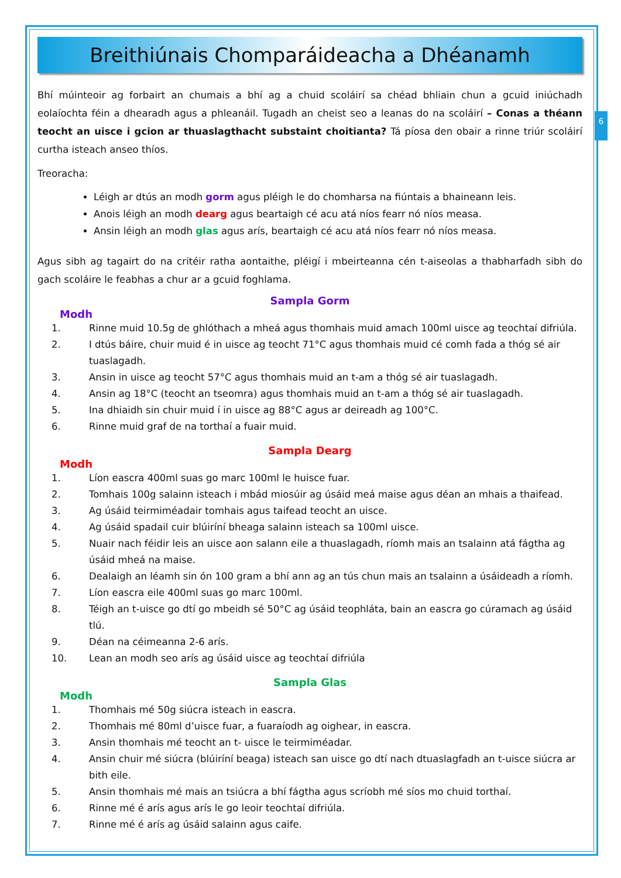6
Breithiúnais Chomparáideacha a Dhéanamh
Bhí múinteoir ag forbairt an chumais a bhí ag a chuid scoláirí sa chéad bhliain chun a gcuid iniúchadh eolaíochta féin a dhearadh agus a phleanáil. Tugadh an cheist seo a leanas do na scoláirí – Conas a théann teocht an uisce i gcion ar thuaslagthacht substaint choitianta? Tá píosa den obair a rinne triúr scoláirí curtha isteach anseo thíos.
Treoracha:
Léigh ar dtús an modh gorm agus pléigh le do chomharsa na fiúntais a bhaineann leis.
Anois léigh an modh dearg agus beartaigh cé acu atá níos fearr nó níos measa.
Ansin léigh an modh glas agus arís, beartaigh cé acu atá níos fearr nó níos measa.
Agus sibh ag tagairt do na critéir ratha aontaithe, pléigí i mbeirteanna cén t-aiseolas a thabharfadh sibh do gach scoláire le feabhas a chur ar a gcuid foghlama.
Sampla Gorm
Modh
1. Rinne muid 10.5g de ghlóthach a mheá agus thomhais muid amach 100ml uisce ag teochtaí difriúla.
2. I dtús báire, chuir muid é in uisce ag teocht 71°C agus thomhais muid cé comh fada a thóg sé air tuaslagadh.
3. Ansin in uisce ag teocht 57°C agus thomhais muid an t-am a thóg sé air tuaslagadh.
4. Ansin ag 18°C (teocht an tseomra) agus thomhais muid an t-am a thóg sé air tuaslagadh.
5. Ina dhiaidh sin chuir muid í in uisce ag 88°C agus ar deireadh ag 100°C.
6. Rinne muid graf de na torthaí a fuair muid.
Sampla Dearg
Modh
1. Líon eascra 400ml suas go marc 100ml le huisce fuar.
2. Tomhais 100g salainn isteach i mbád miosúir ag úsáid meá maise agus déan an mhais a thaifead.
3. Ag úsáid teirmiméadair tomhais agus taifead teocht an uisce.
4. Ag úsáid spadail cuir blúiríní bheaga salainn isteach sa 100ml uisce.
5. Nuair nach féidir leis an uisce aon salann eile a thuaslagadh, ríomh mais an tsalainn atá fágtha ag úsáid mheá na maise.
6. Dealaigh an léamh sin ón 100 gram a bhí ann ag an tús chun mais an tsalainn a úsáideadh a ríomh.
7. Líon eascra eile 400ml suas go marc 100ml.
8. Téigh an t-uisce go dtí go mbeidh sé 50°C ag úsáid teophláta, bain an eascra go cúramach ag úsáid tlú.
9. Déan na céimeanna 2-6 arís.
10. Lean an modh seo arís ag úsáid uisce ag teochtaí difriúla
Sampla Glas
Modh
1. Thomhais mé 50g siúcra isteach in eascra.
2. Thomhais mé 80ml d’uisce fuar, a fuaraíodh ag oighear, in eascra.
3. Ansin thomhais mé teocht an t- uisce le teirmiméadar.
4. Ansin chuir mé siúcra (blúiríní beaga) isteach san uisce go dtí nach dtuaslagfadh an t-uisce siúcra ar bith eile.
5. Ansin thomhais mé mais an tsiúcra a bhí fágtha agus scríobh mé síos mo chuid torthaí.
6. Rinne mé é arís agus arís le go leoir teochtaí difriúla.
7. Rinne mé é arís ag úsáid salainn agus caife.